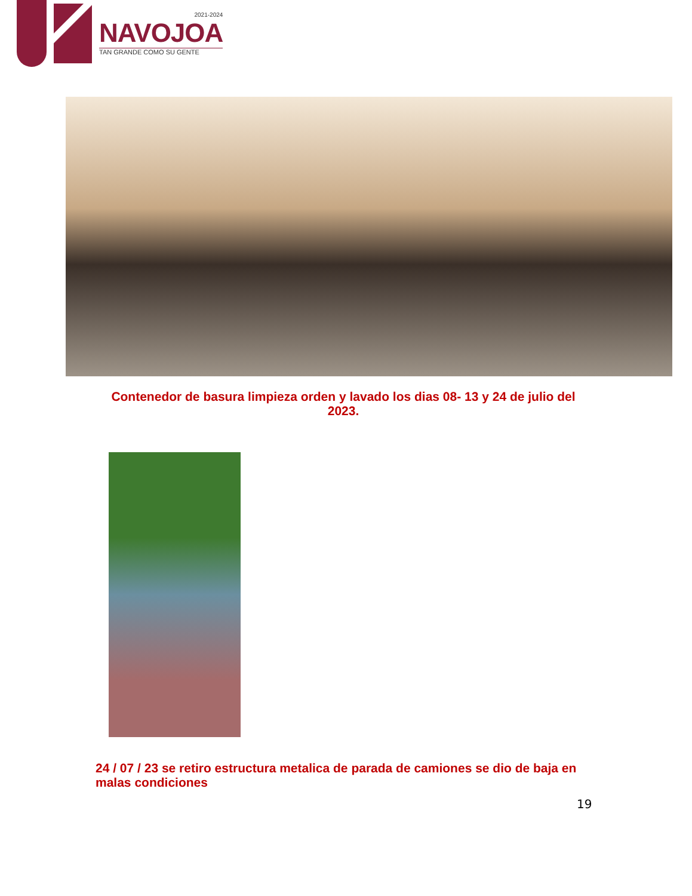2021-2024
NAVOJOA
TAN GRANDE COMO SU GENTE
Contenedor de basura limpieza orden y lavado los dias 08- 13 y 24 de julio del 2023.
24 / 07 / 23 se retiro estructura metalica de parada de camiones se dio de baja en malas condiciones
19